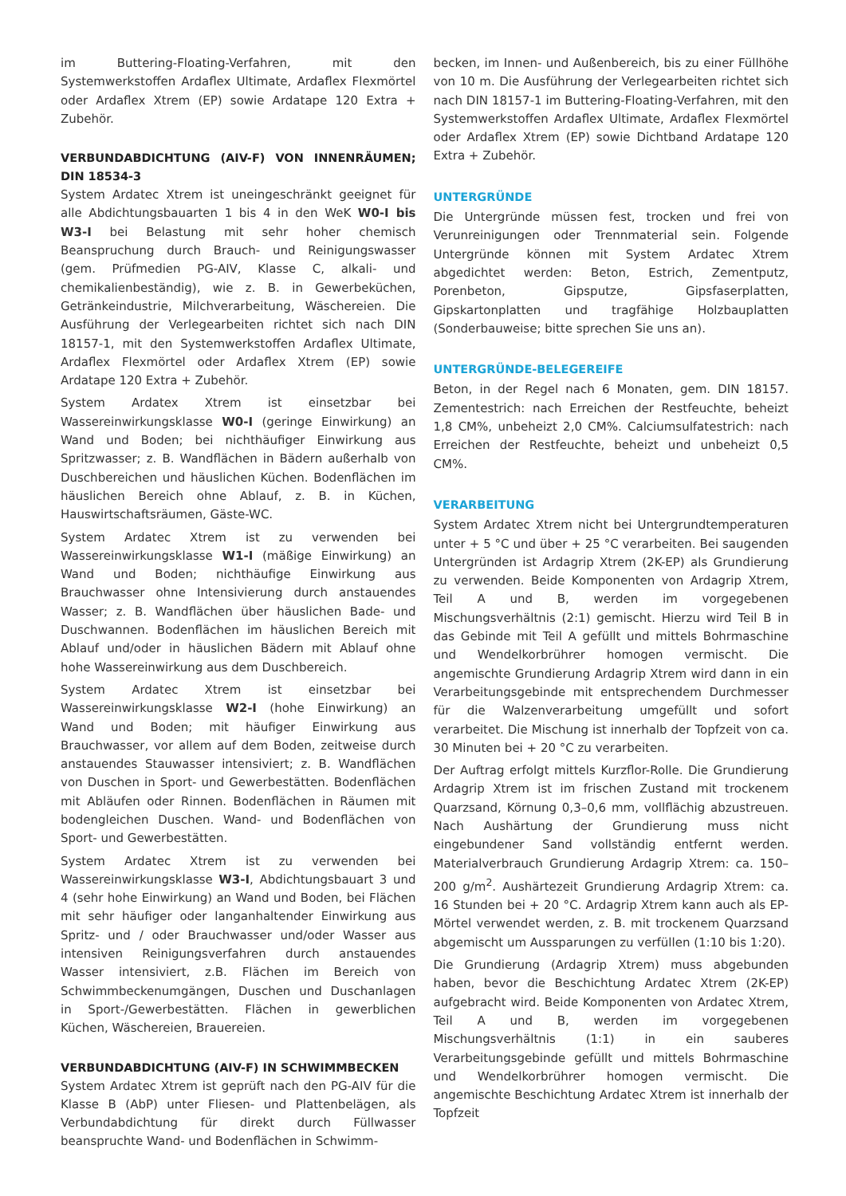im Buttering-Floating-Verfahren, mit den Systemwerkstoffen Ardaflex Ultimate, Ardaflex Flexmörtel oder Ardaflex Xtrem (EP) sowie Ardatape 120 Extra + Zubehör.
VERBUNDABDICHTUNG (AIV-F) VON INNENRÄUMEN; DIN 18534-3
System Ardatec Xtrem ist uneingeschränkt geeignet für alle Abdichtungsbauarten 1 bis 4 in den WeK W0-I bis W3-I bei Belastung mit sehr hoher chemisch Beanspruchung durch Brauch- und Reinigungswasser (gem. Prüfmedien PG-AIV, Klasse C, alkali- und chemikalienbeständig), wie z. B. in Gewerbeküchen, Getränkeindustrie, Milchverarbeitung, Wäschereien. Die Ausführung der Verlegearbeiten richtet sich nach DIN 18157-1, mit den Systemwerkstoffen Ardaflex Ultimate, Ardaflex Flexmörtel oder Ardaflex Xtrem (EP) sowie Ardatape 120 Extra + Zubehör.
System Ardatex Xtrem ist einsetzbar bei Wassereinwirkungsklasse W0-I (geringe Einwirkung) an Wand und Boden; bei nichthäufiger Einwirkung aus Spritzwasser; z. B. Wandflächen in Bädern außerhalb von Duschbereichen und häuslichen Küchen. Bodenflächen im häuslichen Bereich ohne Ablauf, z. B. in Küchen, Hauswirtschaftsräumen, Gäste-WC.
System Ardatec Xtrem ist zu verwenden bei Wassereinwirkungsklasse W1-I (mäßige Einwirkung) an Wand und Boden; nichthäufige Einwirkung aus Brauchwasser ohne Intensivierung durch anstauendes Wasser; z. B. Wandflächen über häuslichen Bade- und Duschwannen. Bodenflächen im häuslichen Bereich mit Ablauf und/oder in häuslichen Bädern mit Ablauf ohne hohe Wassereinwirkung aus dem Duschbereich.
System Ardatec Xtrem ist einsetzbar bei Wassereinwirkungsklasse W2-I (hohe Einwirkung) an Wand und Boden; mit häufiger Einwirkung aus Brauchwasser, vor allem auf dem Boden, zeitweise durch anstauendes Stauwasser intensiviert; z. B. Wandflächen von Duschen in Sport- und Gewerbestätten. Bodenflächen mit Abläufen oder Rinnen. Bodenflächen in Räumen mit bodengleichen Duschen. Wand- und Bodenflächen von Sport- und Gewerbestätten.
System Ardatec Xtrem ist zu verwenden bei Wassereinwirkungsklasse W3-I, Abdichtungsbauart 3 und 4 (sehr hohe Einwirkung) an Wand und Boden, bei Flächen mit sehr häufiger oder langanhaltender Einwirkung aus Spritz- und / oder Brauchwasser und/oder Wasser aus intensiven Reinigungsverfahren durch anstauendes Wasser intensiviert, z.B. Flächen im Bereich von Schwimmbeckenumgängen, Duschen und Duschanlagen in Sport-/Gewerbestätten. Flächen in gewerblichen Küchen, Wäschereien, Brauereien.
VERBUNDABDICHTUNG (AIV-F) IN SCHWIMMBECKEN
System Ardatec Xtrem ist geprüft nach den PG-AIV für die Klasse B (AbP) unter Fliesen- und Plattenbelägen, als Verbundabdichtung für direkt durch Füllwasser beanspruchte Wand- und Bodenflächen in Schwimm-
becken, im Innen- und Außenbereich, bis zu einer Füllhöhe von 10 m. Die Ausführung der Verlegearbeiten richtet sich nach DIN 18157-1 im Buttering-Floating-Verfahren, mit den Systemwerkstoffen Ardaflex Ultimate, Ardaflex Flexmörtel oder Ardaflex Xtrem (EP) sowie Dichtband Ardatape 120 Extra + Zubehör.
UNTERGRÜNDE
Die Untergründe müssen fest, trocken und frei von Verunreinigungen oder Trennmaterial sein. Folgende Untergründe können mit System Ardatec Xtrem abgedichtet werden: Beton, Estrich, Zementputz, Porenbeton, Gipsputze, Gipsfaserplatten, Gipskartonplatten und tragfähige Holzbauplatten (Sonderbauweise; bitte sprechen Sie uns an).
UNTERGRÜNDE-BELEGEREIFE
Beton, in der Regel nach 6 Monaten, gem. DIN 18157. Zementestrich: nach Erreichen der Restfeuchte, beheizt 1,8 CM%, unbeheizt 2,0 CM%. Calciumsulfatestrich: nach Erreichen der Restfeuchte, beheizt und unbeheizt 0,5 CM%.
VERARBEITUNG
System Ardatec Xtrem nicht bei Untergrundtemperaturen unter + 5 °C und über + 25 °C verarbeiten. Bei saugenden Untergründen ist Ardagrip Xtrem (2K-EP) als Grundierung zu verwenden. Beide Komponenten von Ardagrip Xtrem, Teil A und B, werden im vorgegebenen Mischungsverhältnis (2:1) gemischt. Hierzu wird Teil B in das Gebinde mit Teil A gefüllt und mittels Bohrmaschine und Wendelkorbrührer homogen vermischt. Die angemischte Grundierung Ardagrip Xtrem wird dann in ein Verarbeitungsgebinde mit entsprechendem Durchmesser für die Walzenverarbeitung umgefüllt und sofort verarbeitet. Die Mischung ist innerhalb der Topfzeit von ca. 30 Minuten bei + 20 °C zu verarbeiten.
Der Auftrag erfolgt mittels Kurzflor-Rolle. Die Grundierung Ardagrip Xtrem ist im frischen Zustand mit trockenem Quarzsand, Körnung 0,3–0,6 mm, vollflächig abzustreuen. Nach Aushärtung der Grundierung muss nicht eingebundener Sand vollständig entfernt werden. Materialverbrauch Grundierung Ardagrip Xtrem: ca. 150–200 g/m<sup>2</sup>. Aushärtezeit Grundierung Ardagrip Xtrem: ca. 16 Stunden bei + 20 °C. Ardagrip Xtrem kann auch als EP-Mörtel verwendet werden, z. B. mit trockenem Quarzsand abgemischt um Aussparungen zu verfüllen (1:10 bis 1:20).
Die Grundierung (Ardagrip Xtrem) muss abgebunden haben, bevor die Beschichtung Ardatec Xtrem (2K-EP) aufgebracht wird. Beide Komponenten von Ardatec Xtrem, Teil A und B, werden im vorgegebenen Mischungsverhältnis (1:1) in ein sauberes Verarbeitungsgebinde gefüllt und mittels Bohrmaschine und Wendelkorbrührer homogen vermischt. Die angemischte Beschichtung Ardatec Xtrem ist innerhalb der Topfzeit